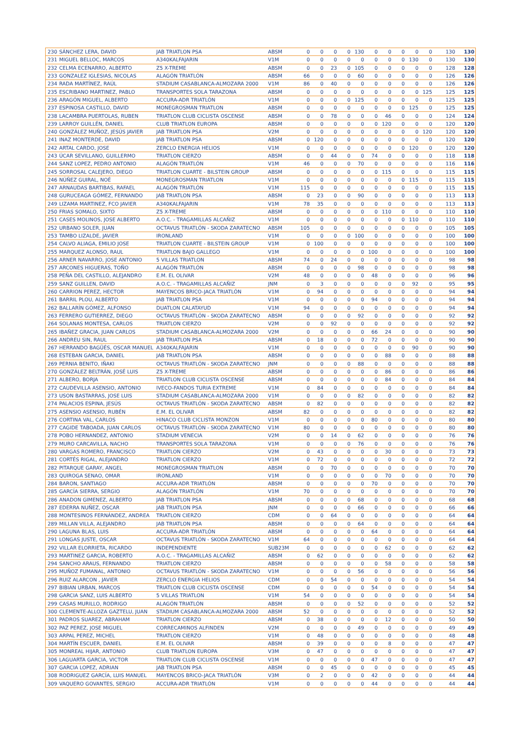| 230 | SÁNCHEZ LERA, DAVID | JAB TRIATLON PSA | ABSM | 0 | 0 | 0 | 0 | 130 | 0 | 0 | 0 | 0 | 0 | 130 | 130 |
| 231 | MIGUEL BELLOC, MARCOS | A340KALFAJARIN | V1M | 0 | 0 | 0 | 0 | 0 | 0 | 0 | 0 | 130 | 0 | 130 | 130 |
| 232 | CELMA ECENARRO, ALBERTO | Z5 X-TREME | ABSM | 0 | 0 | 23 | 0 | 105 | 0 | 0 | 0 | 0 | 0 | 128 | 128 |
| 233 | GONZALEZ IGLESIAS, NICOLAS | ALAGÓN TRIATLÓN | ABSM | 66 | 0 | 0 | 0 | 60 | 0 | 0 | 0 | 0 | 0 | 126 | 126 |
| 234 | RADA MARTÍNEZ, RAÚL | STADIUM CASABLANCA-ALMOZARA 2000 | V1M | 86 | 0 | 40 | 0 | 0 | 0 | 0 | 0 | 0 | 0 | 126 | 126 |
| 235 | ESCRIBANO MARTINEZ, PABLO | TRANSPORTES SOLA TARAZONA | ABSM | 0 | 0 | 0 | 0 | 0 | 0 | 0 | 0 | 0 | 125 | 125 | 125 |
| 236 | ARAGÓN MIGUEL, ALBERTO | ACCURA-ADR TRIATLÓN | V1M | 0 | 0 | 0 | 0 | 125 | 0 | 0 | 0 | 0 | 0 | 125 | 125 |
| 237 | ESPINOSA CASTILLO, DAVID | MONEGROSMAN TRIATLON | ABSM | 0 | 0 | 0 | 0 | 0 | 0 | 0 | 0 | 125 | 0 | 125 | 125 |
| 238 | LACAMBRA PUERTOLAS, RUBEN | TRIATLON CLUB CICLISTA OSCENSE | ABSM | 0 | 0 | 78 | 0 | 0 | 0 | 46 | 0 | 0 | 0 | 124 | 124 |
| 239 | LARROY GUILLÉN, DANIEL | CLUB TRIATLON EUROPA | ABSM | 0 | 0 | 0 | 0 | 0 | 0 | 120 | 0 | 0 | 0 | 120 | 120 |
| 240 | GONZÁLEZ MUÑOZ, JESÚS JAVIER | JAB TRIATLON PSA | V2M | 0 | 0 | 0 | 0 | 0 | 0 | 0 | 0 | 0 | 120 | 120 | 120 |
| 241 | INAZ MONTERDE, DAVID | JAB TRIATLON PSA | ABSM | 0 | 120 | 0 | 0 | 0 | 0 | 0 | 0 | 0 | 0 | 120 | 120 |
| 242 | ARTAL CARDO, JOSE | ZERCLO ENERGIA HELIOS | V1M | 0 | 0 | 0 | 0 | 0 | 0 | 0 | 0 | 120 | 0 | 120 | 120 |
| 243 | ÚCAR SEVILLANO, GUILLERMO | TRIATLON CIERZO | ABSM | 0 | 0 | 44 | 0 | 0 | 74 | 0 | 0 | 0 | 0 | 118 | 118 |
| 244 | SANZ LOPEZ, PEDRO ANTONIO | ALAGÓN TRIATLÓN | V1M | 46 | 0 | 0 | 0 | 70 | 0 | 0 | 0 | 0 | 0 | 116 | 116 |
| 245 | SORROSAL CALEJERO, DIEGO | TRIATLON CUARTE - BILSTEIN GROUP | ABSM | 0 | 0 | 0 | 0 | 0 | 0 | 115 | 0 | 0 | 0 | 115 | 115 |
| 246 | NÚÑEZ GUIRAL, NOÉ | MONEGROSMAN TRIATLON | V1M | 0 | 0 | 0 | 0 | 0 | 0 | 0 | 0 | 115 | 0 | 115 | 115 |
| 247 | ARNAUDAS BARTIBAS, RAFAEL | ALAGÓN TRIATLÓN | V1M | 115 | 0 | 0 | 0 | 0 | 0 | 0 | 0 | 0 | 0 | 115 | 115 |
| 248 | GURUCEAGA GÓMEZ, FERNANDO | JAB TRIATLON PSA | ABSM | 0 | 23 | 0 | 0 | 90 | 0 | 0 | 0 | 0 | 0 | 113 | 113 |
| 249 | LIZAMA MARTINEZ, FCO JAVIER | A340KALFAJARIN | V1M | 78 | 35 | 0 | 0 | 0 | 0 | 0 | 0 | 0 | 0 | 113 | 113 |
| 250 | FRIAS SOMALO, SIXTO | Z5 X-TREME | ABSM | 0 | 0 | 0 | 0 | 0 | 0 | 110 | 0 | 0 | 0 | 110 | 110 |
| 251 | CASES MOLINOS, JOSE ALBERTO | A.O.C. - TRAGAMILLAS ALCAÑIZ | V1M | 0 | 0 | 0 | 0 | 0 | 0 | 0 | 0 | 110 | 0 | 110 | 110 |
| 252 | URBANO SOLER, JUAN | OCTAVUS TRIATLÓN - SKODA ZARATECNO | ABSM | 105 | 0 | 0 | 0 | 0 | 0 | 0 | 0 | 0 | 0 | 105 | 105 |
| 253 | TAMBO LIZALDE, JAVIER | IRONLAND | V1M | 0 | 0 | 0 | 0 | 100 | 0 | 0 | 0 | 0 | 0 | 100 | 100 |
| 254 | CALVO ALIAGA, EMILIO JOSE | TRIATLON CUARTE - BILSTEIN GROUP | V1M | 0 | 100 | 0 | 0 | 0 | 0 | 0 | 0 | 0 | 0 | 100 | 100 |
| 255 | MARQUEZ ALONSO, RAUL | TRIATLON BAJO GALLEGO | V1M | 0 | 0 | 0 | 0 | 0 | 100 | 0 | 0 | 0 | 0 | 100 | 100 |
| 256 | ARNER NAVARRO, JOSE ANTONIO | 5 VILLAS TRIATLON | ABSM | 74 | 0 | 24 | 0 | 0 | 0 | 0 | 0 | 0 | 0 | 98 | 98 |
| 257 | ARCONES HIGUERAS, TOÑO | ALAGÓN TRIATLÓN | ABSM | 0 | 0 | 0 | 0 | 98 | 0 | 0 | 0 | 0 | 0 | 98 | 98 |
| 258 | PEÑA DEL CASTILLO, ALEJANDRO | E.M. EL OLIVAR | V2M | 48 | 0 | 0 | 0 | 0 | 48 | 0 | 0 | 0 | 0 | 96 | 96 |
| 259 | SANZ GUILLEN, DAVID | A.O.C. - TRAGAMILLAS ALCAÑIZ | JNM | 0 | 3 | 0 | 0 | 0 | 0 | 0 | 0 | 92 | 0 | 95 | 95 |
| 260 | CARRION PEREZ, HECTOR | MAYENCOS BRICO-JACA TRIATLÓN | V1M | 0 | 94 | 0 | 0 | 0 | 0 | 0 | 0 | 0 | 0 | 94 | 94 |
| 261 | BARRIL PLOU, ALBERTO | JAB TRIATLON PSA | V1M | 0 | 0 | 0 | 0 | 0 | 94 | 0 | 0 | 0 | 0 | 94 | 94 |
| 262 | BALLARÍN GÓMEZ, ALFONSO | DUATLON CALATAYUD | V1M | 94 | 0 | 0 | 0 | 0 | 0 | 0 | 0 | 0 | 0 | 94 | 94 |
| 263 | FERRERO GUTIERREZ, DIEGO | OCTAVUS TRIATLÓN - SKODA ZARATECNO | ABSM | 0 | 0 | 0 | 0 | 92 | 0 | 0 | 0 | 0 | 0 | 92 | 92 |
| 264 | SOLANAS MONTESA, CARLOS | TRIATLON CIERZO | V2M | 0 | 0 | 92 | 0 | 0 | 0 | 0 | 0 | 0 | 0 | 92 | 92 |
| 265 | IBAÑEZ GRACIA, JUAN CARLOS | STADIUM CASABLANCA-ALMOZARA 2000 | V2M | 0 | 0 | 0 | 0 | 0 | 66 | 24 | 0 | 0 | 0 | 90 | 90 |
| 266 | ANDREU SIN, RAUL | JAB TRIATLON PSA | ABSM | 0 | 18 | 0 | 0 | 0 | 72 | 0 | 0 | 0 | 0 | 90 | 90 |
| 267 | HERRANDO BAGÜÉS, OSCAR MANUEL | A340KALFAJARIN | V1M | 0 | 0 | 0 | 0 | 0 | 0 | 0 | 0 | 90 | 0 | 90 | 90 |
| 268 | ESTEBAN GARCIA, DANIEL | JAB TRIATLON PSA | ABSM | 0 | 0 | 0 | 0 | 0 | 0 | 88 | 0 | 0 | 0 | 88 | 88 |
| 269 | PERNIA BENITO, IÑAKI | OCTAVUS TRIATLÓN - SKODA ZARATECNO | JNM | 0 | 0 | 0 | 0 | 88 | 0 | 0 | 0 | 0 | 0 | 88 | 88 |
| 270 | GONZÁLEZ BELTRÁN, JOSÉ LUIS | Z5 X-TREME | ABSM | 0 | 0 | 0 | 0 | 0 | 0 | 86 | 0 | 0 | 0 | 86 | 86 |
| 271 | ALBERO, BORJA | TRIATLON CLUB CICLISTA OSCENSE | ABSM | 0 | 0 | 0 | 0 | 0 | 0 | 84 | 0 | 0 | 0 | 84 | 84 |
| 272 | CAUDEVILLA ASENSIO, ANTONIO | IVECO-FANDOS TURIA EXTREME | V1M | 0 | 84 | 0 | 0 | 0 | 0 | 0 | 0 | 0 | 0 | 84 | 84 |
| 273 | USON BASTARRAS, JOSE LUIS | STADIUM CASABLANCA-ALMOZARA 2000 | V1M | 0 | 0 | 0 | 0 | 82 | 0 | 0 | 0 | 0 | 0 | 82 | 82 |
| 274 | PALACIOS ESPINA, JESÚS | OCTAVUS TRIATLÓN - SKODA ZARATECNO | ABSM | 0 | 82 | 0 | 0 | 0 | 0 | 0 | 0 | 0 | 0 | 82 | 82 |
| 275 | ASENSIO ASENSIO, RUBÉN | E.M. EL OLIVAR | ABSM | 82 | 0 | 0 | 0 | 0 | 0 | 0 | 0 | 0 | 0 | 82 | 82 |
| 276 | CORTINA VAL, CARLOS | HINACO CLUB CICLISTA MONZON | V1M | 0 | 0 | 0 | 0 | 0 | 80 | 0 | 0 | 0 | 0 | 80 | 80 |
| 277 | CAGIDE TABOADA, JUAN CARLOS | OCTAVUS TRIATLÓN - SKODA ZARATECNO | V1M | 80 | 0 | 0 | 0 | 0 | 0 | 0 | 0 | 0 | 0 | 80 | 80 |
| 278 | POBO HERNANDEZ, ANTONIO | STADIUM VENECIA | V2M | 0 | 0 | 14 | 0 | 62 | 0 | 0 | 0 | 0 | 0 | 76 | 76 |
| 279 | MURO CARCAVILLA, NACHO | TRANSPORTES SOLA TARAZONA | V1M | 0 | 0 | 0 | 0 | 76 | 0 | 0 | 0 | 0 | 0 | 76 | 76 |
| 280 | VARGAS ROMERO, FRANCISCO | TRIATLON CIERZO | V2M | 0 | 43 | 0 | 0 | 0 | 0 | 30 | 0 | 0 | 0 | 73 | 73 |
| 281 | CORTÉS RIGAL, ALEJANDRO | TRIATLON CIERZO | V1M | 0 | 72 | 0 | 0 | 0 | 0 | 0 | 0 | 0 | 0 | 72 | 72 |
| 282 | PITARQUE GARAY, ANGEL | MONEGROSMAN TRIATLON | ABSM | 0 | 0 | 70 | 0 | 0 | 0 | 0 | 0 | 0 | 0 | 70 | 70 |
| 283 | QUIROGA SENAO, OMAR | IRONLAND | V1M | 0 | 0 | 0 | 0 | 0 | 0 | 70 | 0 | 0 | 0 | 70 | 70 |
| 284 | BARON, SANTIAGO | ACCURA-ADR TRIATLÓN | ABSM | 0 | 0 | 0 | 0 | 0 | 70 | 0 | 0 | 0 | 0 | 70 | 70 |
| 285 | GARCÍA SIERRA, SERGIO | ALAGÓN TRIATLÓN | V1M | 70 | 0 | 0 | 0 | 0 | 0 | 0 | 0 | 0 | 0 | 70 | 70 |
| 286 | ANADON GIMENEZ, ALBERTO | JAB TRIATLON PSA | ABSM | 0 | 0 | 0 | 0 | 68 | 0 | 0 | 0 | 0 | 0 | 68 | 68 |
| 287 | EDERRA NUÑEZ, OSCAR | JAB TRIATLON PSA | JNM | 0 | 0 | 0 | 0 | 66 | 0 | 0 | 0 | 0 | 0 | 66 | 66 |
| 288 | MONTESINOS FERNÁNDEZ, ANDREA | TRIATLON CIERZO | CDM | 0 | 0 | 64 | 0 | 0 | 0 | 0 | 0 | 0 | 0 | 64 | 64 |
| 289 | MILLAN VILLA, ALEJANDRO | JAB TRIATLON PSA | ABSM | 0 | 0 | 0 | 0 | 64 | 0 | 0 | 0 | 0 | 0 | 64 | 64 |
| 290 | LAGUNA BLAS, LUIS | ACCURA-ADR TRIATLÓN | ABSM | 0 | 0 | 0 | 0 | 0 | 64 | 0 | 0 | 0 | 0 | 64 | 64 |
| 291 | LONGAS JUSTE, OSCAR | OCTAVUS TRIATLÓN - SKODA ZARATECNO | V1M | 64 | 0 | 0 | 0 | 0 | 0 | 0 | 0 | 0 | 0 | 64 | 64 |
| 292 | VILLAR ELORRIETA, RICARDO | INDEPENDIENTE | SUB23M | 0 | 0 | 0 | 0 | 0 | 0 | 62 | 0 | 0 | 0 | 62 | 62 |
| 293 | MARTINEZ GARCIA, ROBERTO | A.O.C. - TRAGAMILLAS ALCAÑIZ | ABSM | 0 | 62 | 0 | 0 | 0 | 0 | 0 | 0 | 0 | 0 | 62 | 62 |
| 294 | SANCHO ARAUS, FERNANDO | TRIATLON CIERZO | ABSM | 0 | 0 | 0 | 0 | 0 | 0 | 58 | 0 | 0 | 0 | 58 | 58 |
| 295 | MUÑOZ FUMANAL, ANTONIO | OCTAVUS TRIATLÓN - SKODA ZARATECNO | V1M | 0 | 0 | 0 | 0 | 56 | 0 | 0 | 0 | 0 | 0 | 56 | 56 |
| 296 | RUIZ ALARCON , JAVIER | ZERCLO ENERGIA HELIOS | CDM | 0 | 0 | 54 | 0 | 0 | 0 | 0 | 0 | 0 | 0 | 54 | 54 |
| 297 | BIBIAN URBAN, MARCOS | TRIATLON CLUB CICLISTA OSCENSE | CDM | 0 | 0 | 0 | 0 | 0 | 54 | 0 | 0 | 0 | 0 | 54 | 54 |
| 298 | GARCIA SANZ, LUIS ALBERTO | 5 VILLAS TRIATLON | V1M | 54 | 0 | 0 | 0 | 0 | 0 | 0 | 0 | 0 | 0 | 54 | 54 |
| 299 | CASAS MURILLO, RODRIGO | ALAGÓN TRIATLÓN | ABSM | 0 | 0 | 0 | 0 | 52 | 0 | 0 | 0 | 0 | 0 | 52 | 52 |
| 300 | CLEMENTE-ALLOZA GAZTELU, JUAN | STADIUM CASABLANCA-ALMOZARA 2000 | ABSM | 52 | 0 | 0 | 0 | 0 | 0 | 0 | 0 | 0 | 0 | 52 | 52 |
| 301 | PADROS SUAREZ, ABRAHAM | TRIATLON CIERZO | ABSM | 0 | 38 | 0 | 0 | 0 | 0 | 12 | 0 | 0 | 0 | 50 | 50 |
| 302 | PAZ PEREZ, JOSE MIGUEL | CORRECAMINOS ALFINDEN | V2M | 0 | 0 | 0 | 0 | 49 | 0 | 0 | 0 | 0 | 0 | 49 | 49 |
| 303 | ARPAL PEREZ, MICHEL | TRIATLON CIERZO | V1M | 0 | 48 | 0 | 0 | 0 | 0 | 0 | 0 | 0 | 0 | 48 | 48 |
| 304 | MARTÍN ESCUER, DANIEL | E.M. EL OLIVAR | ABSM | 0 | 39 | 0 | 0 | 0 | 0 | 8 | 0 | 0 | 0 | 47 | 47 |
| 305 | MONREAL HIJAR, ANTONIO | CLUB TRIATLON EUROPA | V3M | 0 | 47 | 0 | 0 | 0 | 0 | 0 | 0 | 0 | 0 | 47 | 47 |
| 306 | LAGUARTA GARCIA, VICTOR | TRIATLON CLUB CICLISTA OSCENSE | V1M | 0 | 0 | 0 | 0 | 0 | 47 | 0 | 0 | 0 | 0 | 47 | 47 |
| 307 | GARCIA LOPEZ, ADRIAN | JAB TRIATLON PSA | ABSM | 0 | 0 | 45 | 0 | 0 | 0 | 0 | 0 | 0 | 0 | 45 | 45 |
| 308 | RODRIGUEZ GARCÍA, LUIS MANUEL | MAYENCOS BRICO-JACA TRIATLÓN | V3M | 0 | 2 | 0 | 0 | 0 | 42 | 0 | 0 | 0 | 0 | 44 | 44 |
| 309 | VAQUERO GOVANTES, SERGIO | ACCURA-ADR TRIATLÓN | V1M | 0 | 0 | 0 | 0 | 0 | 44 | 0 | 0 | 0 | 0 | 44 | 44 |